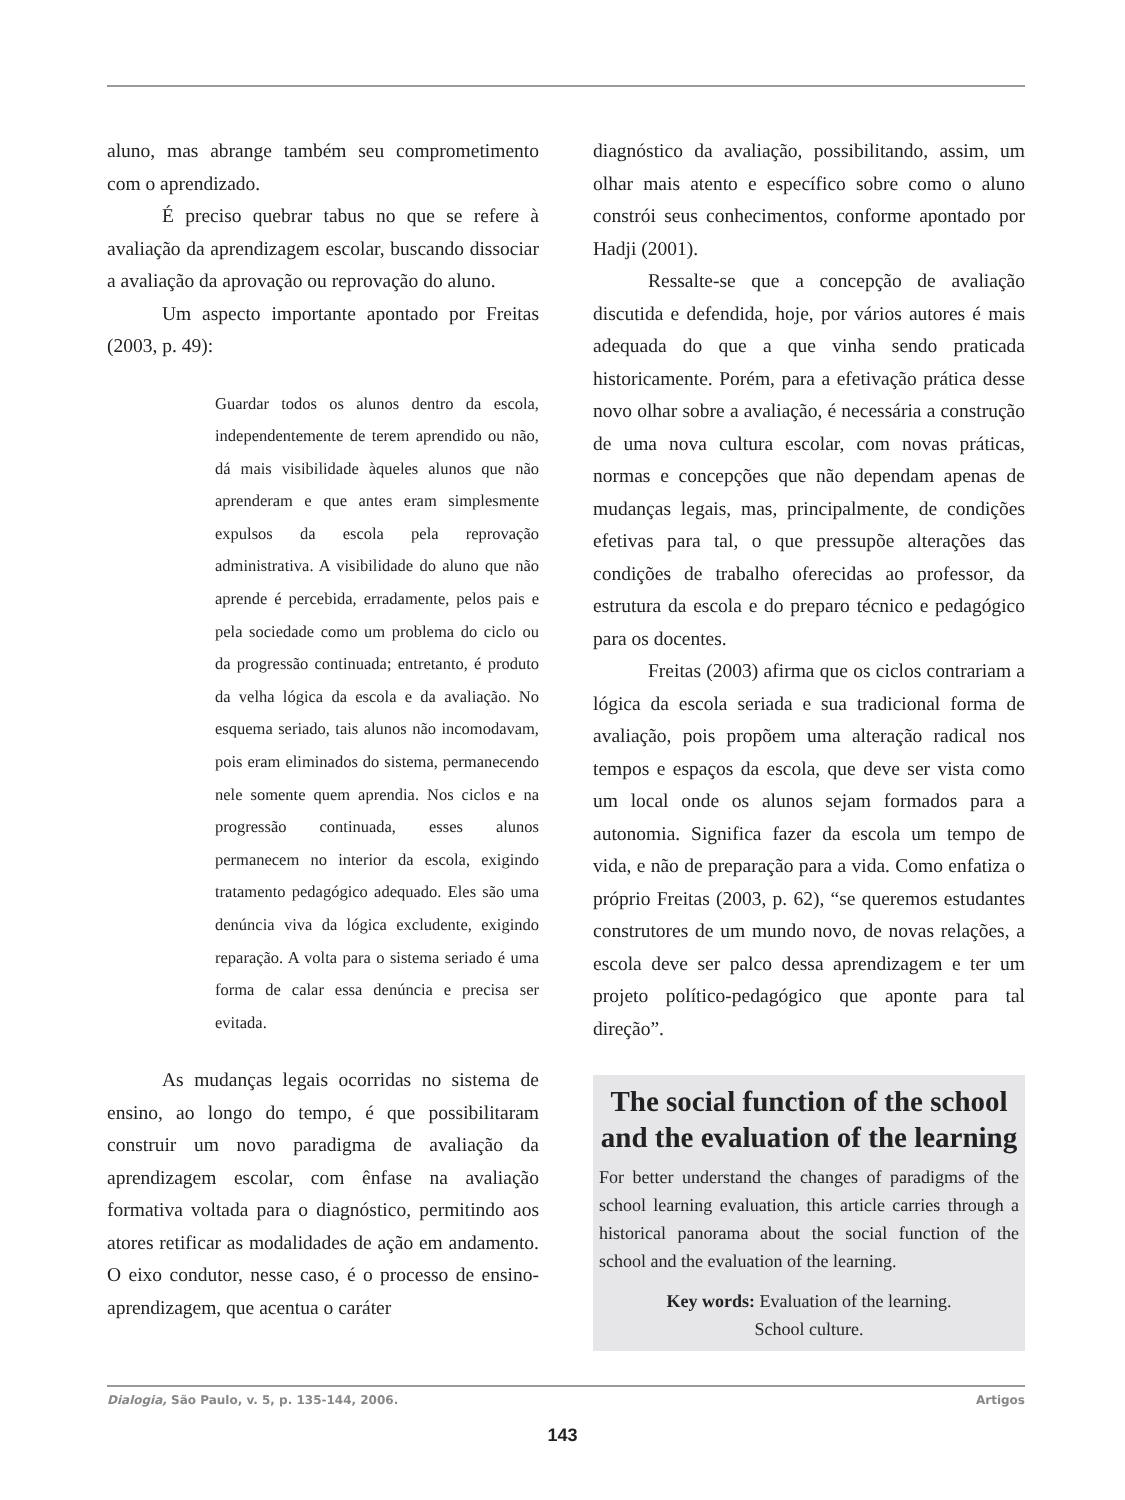aluno, mas abrange também seu comprometimento com o aprendizado.
É preciso quebrar tabus no que se refere à avaliação da aprendizagem escolar, buscando dissociar a avaliação da aprovação ou reprovação do aluno.
Um aspecto importante apontado por Freitas (2003, p. 49):
Guardar todos os alunos dentro da escola, independentemente de terem aprendido ou não, dá mais visibilidade àqueles alunos que não aprenderam e que antes eram simplesmente expulsos da escola pela reprovação administrativa. A visibilidade do aluno que não aprende é percebida, erradamente, pelos pais e pela sociedade como um problema do ciclo ou da progressão continuada; entretanto, é produto da velha lógica da escola e da avaliação. No esquema seriado, tais alunos não incomodavam, pois eram eliminados do sistema, permanecendo nele somente quem aprendia. Nos ciclos e na progressão continuada, esses alunos permanecem no interior da escola, exigindo tratamento pedagógico adequado. Eles são uma denúncia viva da lógica excludente, exigindo reparação. A volta para o sistema seriado é uma forma de calar essa denúncia e precisa ser evitada.
As mudanças legais ocorridas no sistema de ensino, ao longo do tempo, é que possibilitaram construir um novo paradigma de avaliação da aprendizagem escolar, com ênfase na avaliação formativa voltada para o diagnóstico, permitindo aos atores retificar as modalidades de ação em andamento. O eixo condutor, nesse caso, é o processo de ensino-aprendizagem, que acentua o caráter
diagnóstico da avaliação, possibilitando, assim, um olhar mais atento e específico sobre como o aluno constrói seus conhecimentos, conforme apontado por Hadji (2001).
Ressalte-se que a concepção de avaliação discutida e defendida, hoje, por vários autores é mais adequada do que a que vinha sendo praticada historicamente. Porém, para a efetivação prática desse novo olhar sobre a avaliação, é necessária a construção de uma nova cultura escolar, com novas práticas, normas e concepções que não dependam apenas de mudanças legais, mas, principalmente, de condições efetivas para tal, o que pressupõe alterações das condições de trabalho oferecidas ao professor, da estrutura da escola e do preparo técnico e pedagógico para os docentes.
Freitas (2003) afirma que os ciclos contrariam a lógica da escola seriada e sua tradicional forma de avaliação, pois propõem uma alteração radical nos tempos e espaços da escola, que deve ser vista como um local onde os alunos sejam formados para a autonomia. Significa fazer da escola um tempo de vida, e não de preparação para a vida. Como enfatiza o próprio Freitas (2003, p. 62), “se queremos estudantes construtores de um mundo novo, de novas relações, a escola deve ser palco dessa aprendizagem e ter um projeto político-pedagógico que aponte para tal direção”.
The social function of the school and the evaluation of the learning
For better understand the changes of paradigms of the school learning evaluation, this article carries through a historical panorama about the social function of the school and the evaluation of the learning.
Key words: Evaluation of the learning.
School culture.
Dialogia, São Paulo, v. 5, p. 135-144, 2006. Artigos
143